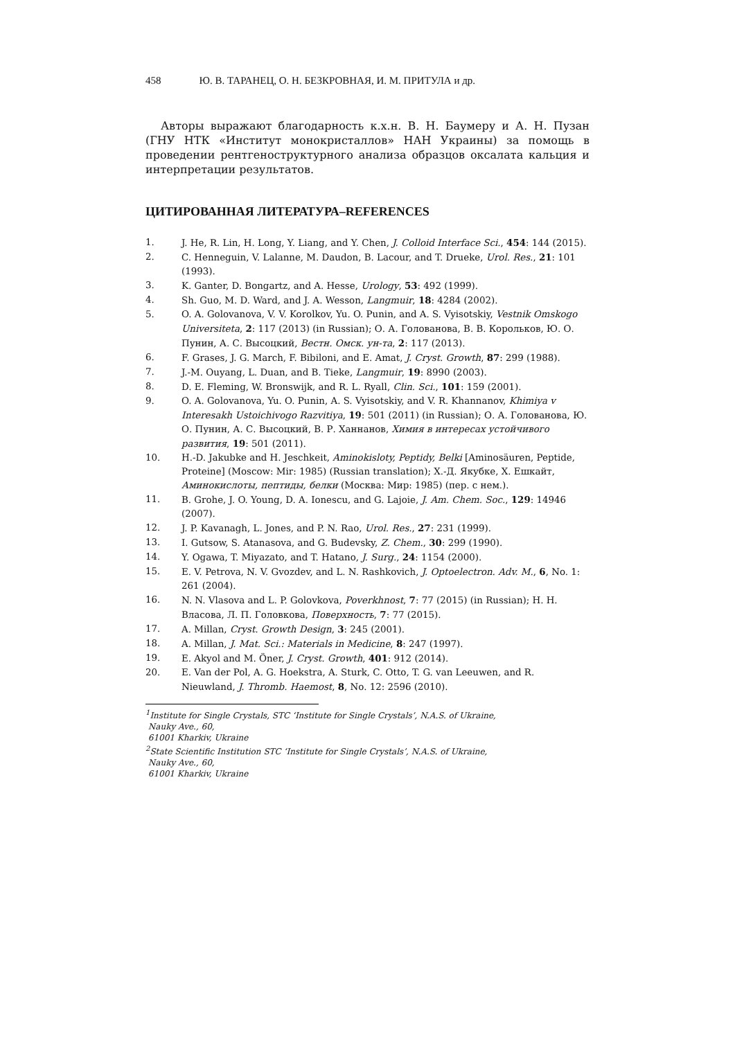458 Ю. В. ТАРАНЕЦ, О. Н. БЕЗКРОВНАЯ, И. М. ПРИТУЛА и др.
Авторы выражают благодарность к.х.н. В. Н. Баумеру и А. Н. Пузан (ГНУ НТК «Институт монокристаллов» НАН Украины) за помощь в проведении рентгеноструктурного анализа образцов оксалата кальция и интерпретации результатов.
ЦИТИРОВАННАЯ ЛИТЕРАТУРА–REFERENCES
1. J. He, R. Lin, H. Long, Y. Liang, and Y. Chen, J. Colloid Interface Sci., 454: 144 (2015).
2. C. Henneguin, V. Lalanne, M. Daudon, B. Lacour, and T. Drueke, Urol. Res., 21: 101 (1993).
3. K. Ganter, D. Bongartz, and A. Hesse, Urology, 53: 492 (1999).
4. Sh. Guo, M. D. Ward, and J. A. Wesson, Langmuir, 18: 4284 (2002).
5. O. A. Golovanova, V. V. Korolkov, Yu. O. Punin, and A. S. Vyisotskiy, Vestnik Omskogo Universiteta, 2: 117 (2013) (in Russian); О. А. Голованова, В. В. Корольков, Ю. О. Пунин, А. С. Высоцкий, Вестн. Омск. ун-та, 2: 117 (2013).
6. F. Grases, J. G. March, F. Bibiloni, and E. Amat, J. Cryst. Growth, 87: 299 (1988).
7. J.-M. Ouyang, L. Duan, and B. Tieke, Langmuir, 19: 8990 (2003).
8. D. E. Fleming, W. Bronswijk, and R. L. Ryall, Clin. Sci., 101: 159 (2001).
9. O. A. Golovanova, Yu. O. Punin, A. S. Vyisotskiy, and V. R. Khannanov, Khimiya v Interesakh Ustoichivogo Razvitiya, 19: 501 (2011) (in Russian); О. А. Голованова, Ю. О. Пунин, А. С. Высоцкий, В. Р. Ханнанов, Химия в интересах устойчивого развития, 19: 501 (2011).
10. H.-D. Jakubke and H. Jeschkeit, Aminokisloty, Peptidy, Belki [Aminosäuren, Peptide, Proteine] (Moscow: Mir: 1985) (Russian translation); Х.-Д. Якубке, Х. Ешкайт, Аминокислоты, пептиды, белки (Москва: Мир: 1985) (пер. с нем.).
11. B. Grohe, J. O. Young, D. A. Ionescu, and G. Lajoie, J. Am. Chem. Soc., 129: 14946 (2007).
12. J. P. Kavanagh, L. Jones, and P. N. Rao, Urol. Res., 27: 231 (1999).
13. I. Gutsow, S. Atanasova, and G. Budevsky, Z. Chem., 30: 299 (1990).
14. Y. Ogawa, T. Miyazato, and T. Hatano, J. Surg., 24: 1154 (2000).
15. E. V. Petrova, N. V. Gvozdev, and L. N. Rashkovich, J. Optoelectron. Adv. M., 6, No. 1: 261 (2004).
16. N. N. Vlasova and L. P. Golovkova, Poverkhnost, 7: 77 (2015) (in Russian); Н. Н. Власова, Л. П. Головкова, Поверхность, 7: 77 (2015).
17. A. Millan, Cryst. Growth Design, 3: 245 (2001).
18. A. Millan, J. Mat. Sci.: Materials in Medicine, 8: 247 (1997).
19. E. Akyol and M. Öner, J. Cryst. Growth, 401: 912 (2014).
20. E. Van der Pol, A. G. Hoekstra, A. Sturk, C. Otto, T. G. van Leeuwen, and R. Nieuwland, J. Thromb. Haemost, 8, No. 12: 2596 (2010).
<sup>1</sup> Institute for Single Crystals, STC ‘Institute for Single Crystals’, N.A.S. of Ukraine,
Nauky Ave., 60,
61001 Kharkiv, Ukraine
<sup>2</sup> State Scientific Institution STC ‘Institute for Single Crystals’, N.A.S. of Ukraine,
Nauky Ave., 60,
61001 Kharkiv, Ukraine